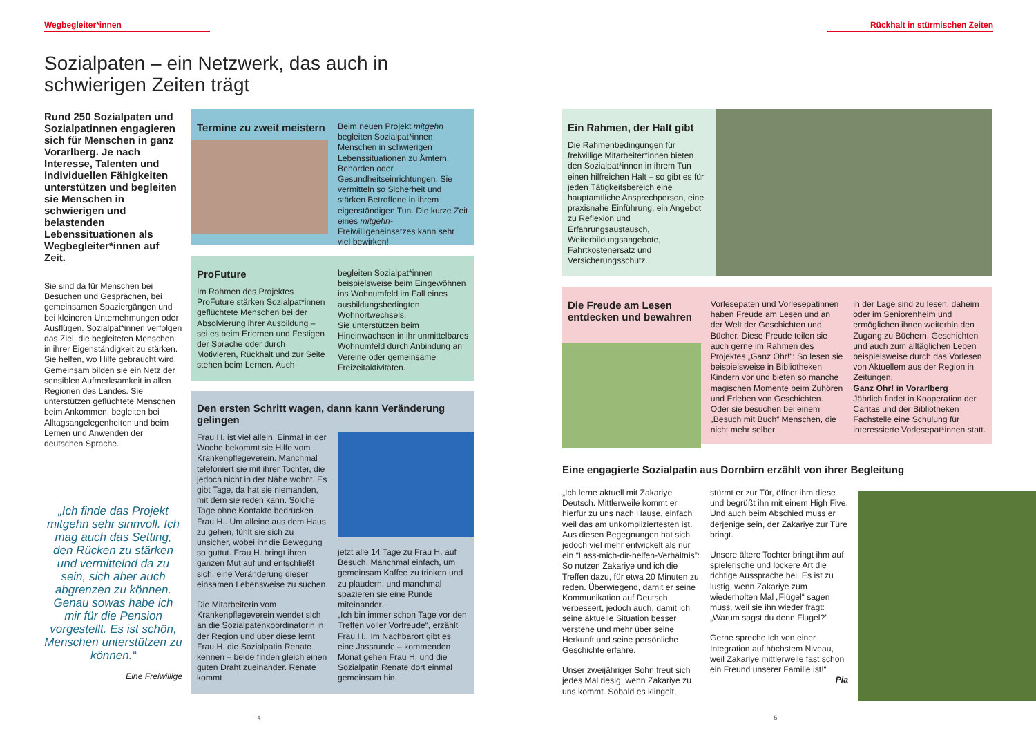Wegbegleiter*innen
Sozialpaten – ein Netzwerk, das auch in
schwierigen Zeiten trägt
Rund 250 Sozialpaten und Sozialpatinnen engagieren sich für Menschen in ganz Vorarlberg. Je nach Interesse, Talenten und individuellen Fähigkeiten unterstützen und begleiten sie Menschen in schwierigen und belastenden Lebenssituationen als Wegbegleiter*innen auf Zeit.
Sie sind da für Menschen bei Besuchen und Gesprächen, bei gemeinsamen Spaziergängen und bei kleineren Unternehmungen oder Ausflügen. Sozialpat*innen verfolgen das Ziel, die begleiteten Menschen in ihrer Eigenständigkeit zu stärken. Sie helfen, wo Hilfe gebraucht wird. Gemeinsam bilden sie ein Netz der sensiblen Aufmerksamkeit in allen Regionen des Landes. Sie unterstützen geflüchtete Menschen beim Ankommen, begleiten bei Alltagsangelegenheiten und beim Lernen und Anwenden der deutschen Sprache.
„Ich finde das Projekt mitgehn sehr sinnvoll. Ich mag auch das Setting, den Rücken zu stärken und vermittelnd da zu sein, sich aber auch abgrenzen zu können. Genau sowas habe ich mir für die Pension vorgestellt. Es ist schön, Menschen unterstützen zu können.“
Eine Freiwillige
Termine zu zweit meistern
Beim neuen Projekt mitgehn begleiten Sozialpat*innen Menschen in schwierigen Lebenssituationen zu Ämtern, Behörden oder Gesundheitseinrichtungen. Sie vermitteln so Sicherheit und stärken Betroffene in ihrem eigenständigen Tun. Die kurze Zeit eines mitgehn-Freiwilligeneinsatzes kann sehr viel bewirken!
ProFuture
Im Rahmen des Projektes ProFuture stärken Sozialpat*innen geflüchtete Menschen bei der Absolvierung ihrer Ausbildung – sei es beim Erlernen und Festigen der Sprache oder durch Motivieren, Rückhalt und zur Seite stehen beim Lernen. Auch
begleiten Sozialpat*innen beispielsweise beim Eingewöhnen ins Wohnumfeld im Fall eines ausbildungsbedingten Wohnortwechsels.
Sie unterstützen beim Hineinwachsen in ihr unmittelbares Wohnumfeld durch Anbindung an Vereine oder gemeinsame Freizeitaktivitäten.
Den ersten Schritt wagen, dann kann Veränderung gelingen
Frau H. ist viel allein. Einmal in der Woche bekommt sie Hilfe vom Krankenpflegeverein. Manchmal telefoniert sie mit ihrer Tochter, die jedoch nicht in der Nähe wohnt. Es gibt Tage, da hat sie niemanden, mit dem sie reden kann. Solche Tage ohne Kontakte bedrücken Frau H.. Um alleine aus dem Haus zu gehen, fühlt sie sich zu unsicher, wobei ihr die Bewegung so guttut. Frau H. bringt ihren ganzen Mut auf und entschließt sich, eine Veränderung dieser einsamen Lebensweise zu suchen.
Die Mitarbeiterin vom Krankenpflegeverein wendet sich an die Sozialpatenkoordinatorin in der Region und über diese lernt Frau H. die Sozialpatin Renate kennen – beide finden gleich einen guten Draht zueinander. Renate kommt
jetzt alle 14 Tage zu Frau H. auf Besuch. Manchmal einfach, um gemeinsam Kaffee zu trinken und zu plaudern, und manchmal spazieren sie eine Runde miteinander.
„Ich bin immer schon Tage vor den Treffen voller Vorfreude“, erzählt Frau H.. Im Nachbarort gibt es eine Jassrunde – kommenden Monat gehen Frau H. und die Sozialpatin Renate dort einmal gemeinsam hin.
- 4 -
Rückhalt in stürmischen Zeiten
Ein Rahmen, der Halt gibt
Die Rahmenbedingungen für freiwillige Mitarbeiter*innen bieten den Sozialpat*innen in ihrem Tun einen hilfreichen Halt – so gibt es für jeden Tätigkeitsbereich eine hauptamtliche Ansprechperson, eine praxisnahe Einführung, ein Angebot zu Reflexion und Erfahrungsaustausch, Weiterbildungsangebote, Fahrtkostenersatz und Versicherungsschutz.
Die Freude am Lesen entdecken und bewahren
Vorlesepaten und Vorlesepatinnen haben Freude am Lesen und an der Welt der Geschichten und Bücher. Diese Freude teilen sie auch gerne im Rahmen des Projektes „Ganz Ohr!“: So lesen sie beispielsweise in Bibliotheken Kindern vor und bieten so manche magischen Momente beim Zuhören und Erleben von Geschichten. Oder sie besuchen bei einem „Besuch mit Buch“ Menschen, die nicht mehr selber
in der Lage sind zu lesen, daheim oder im Seniorenheim und ermöglichen ihnen weiterhin den Zugang zu Büchern, Geschichten und auch zum alltäglichen Leben beispielsweise durch das Vorlesen von Aktuellem aus der Region in Zeitungen.
Ganz Ohr! in Vorarlberg
Jährlich findet in Kooperation der Caritas und der Bibliotheken Fachstelle eine Schulung für interessierte Vorlesepat*innen statt.
Eine engagierte Sozialpatin aus Dornbirn erzählt von ihrer Begleitung
„Ich lerne aktuell mit Zakariye Deutsch. Mittlerweile kommt er hierfür zu uns nach Hause, einfach weil das am unkompliziertesten ist. Aus diesen Begegnungen hat sich jedoch viel mehr entwickelt als nur ein “Lass-mich-dir-helfen-Verhältnis”: So nutzen Zakariye und ich die Treffen dazu, für etwa 20 Minuten zu reden. Überwiegend, damit er seine Kommunikation auf Deutsch verbessert, jedoch auch, damit ich seine aktuelle Situation besser verstehe und mehr über seine Herkunft und seine persönliche Geschichte erfahre.
Unser zweijähriger Sohn freut sich jedes Mal riesig, wenn Zakariye zu uns kommt. Sobald es klingelt,
stürmt er zur Tür, öffnet ihm diese und begrüßt ihn mit einem High Five. Und auch beim Abschied muss er derjenige sein, der Zakariye zur Türe bringt.
Unsere ältere Tochter bringt ihm auf spielerische und lockere Art die richtige Aussprache bei. Es ist zu lustig, wenn Zakariye zum wiederholten Mal „Flügel“ sagen muss, weil sie ihn wieder fragt: „Warum sagst du denn Flugel?”
Gerne spreche ich von einer Integration auf höchstem Niveau, weil Zakariye mittlerweile fast schon ein Freund unserer Familie ist!“
Pia
- 5 -